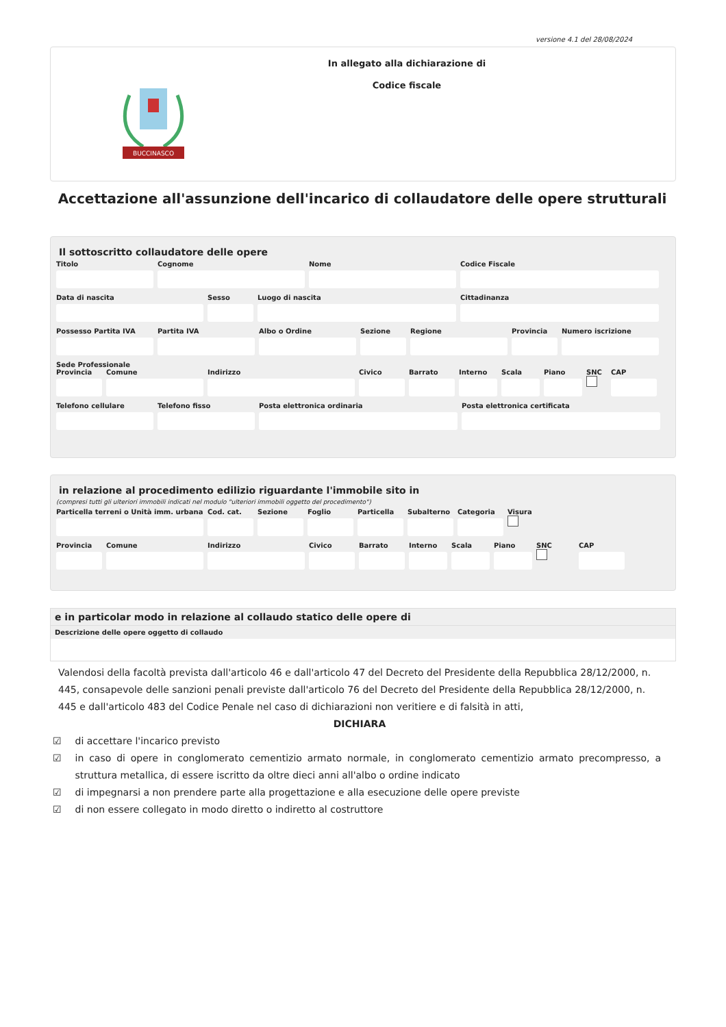versione 4.1 del 28/08/2024
BUCCINASCO
In allegato alla dichiarazione di
Codice fiscale
Accettazione all'assunzione dell'incarico di collaudatore delle opere strutturali
Il sottoscritto collaudatore delle opere
Titolo Cognome Nome Codice Fiscale
Data di nascita Sesso Luogo di nascita Cittadinanza
Possesso Partita IVA Partita IVA Albo o Ordine Sezione Regione Provincia Numero iscrizione
Sede Professionale
Provincia Comune Indirizzo Civico Barrato Interno Scala Piano SNC CAP
Telefono cellulare Telefono fisso Posta elettronica ordinaria Posta elettronica certificata
in relazione al procedimento edilizio riguardante l'immobile sito in
(compresi tutti gli ulteriori immobili indicati nel modulo "ulteriori immobili oggetto del procedimento")
Particella terreni o Unità imm. urbana
Cod. cat. Sezione Foglio Particella Subalterno Categoria Visura
Provincia Comune Indirizzo Civico Barrato Interno Scala Piano SNC CAP
e in particolar modo in relazione al collaudo statico delle opere di
Descrizione delle opere oggetto di collaudo
Valendosi della facoltà prevista dall'articolo 46 e dall'articolo 47 del Decreto del Presidente della Repubblica 28/12/2000, n. 445, consapevole delle sanzioni penali previste dall'articolo 76 del Decreto del Presidente della Repubblica 28/12/2000, n. 445 e dall'articolo 483 del Codice Penale nel caso di dichiarazioni non veritiere e di falsità in atti,
DICHIARA
☑ di accettare l'incarico previsto
☑ in caso di opere in conglomerato cementizio armato normale, in conglomerato cementizio armato precompresso, a struttura metallica, di essere iscritto da oltre dieci anni all'albo o ordine indicato
☑ di impegnarsi a non prendere parte alla progettazione e alla esecuzione delle opere previste
☑ di non essere collegato in modo diretto o indiretto al costruttore